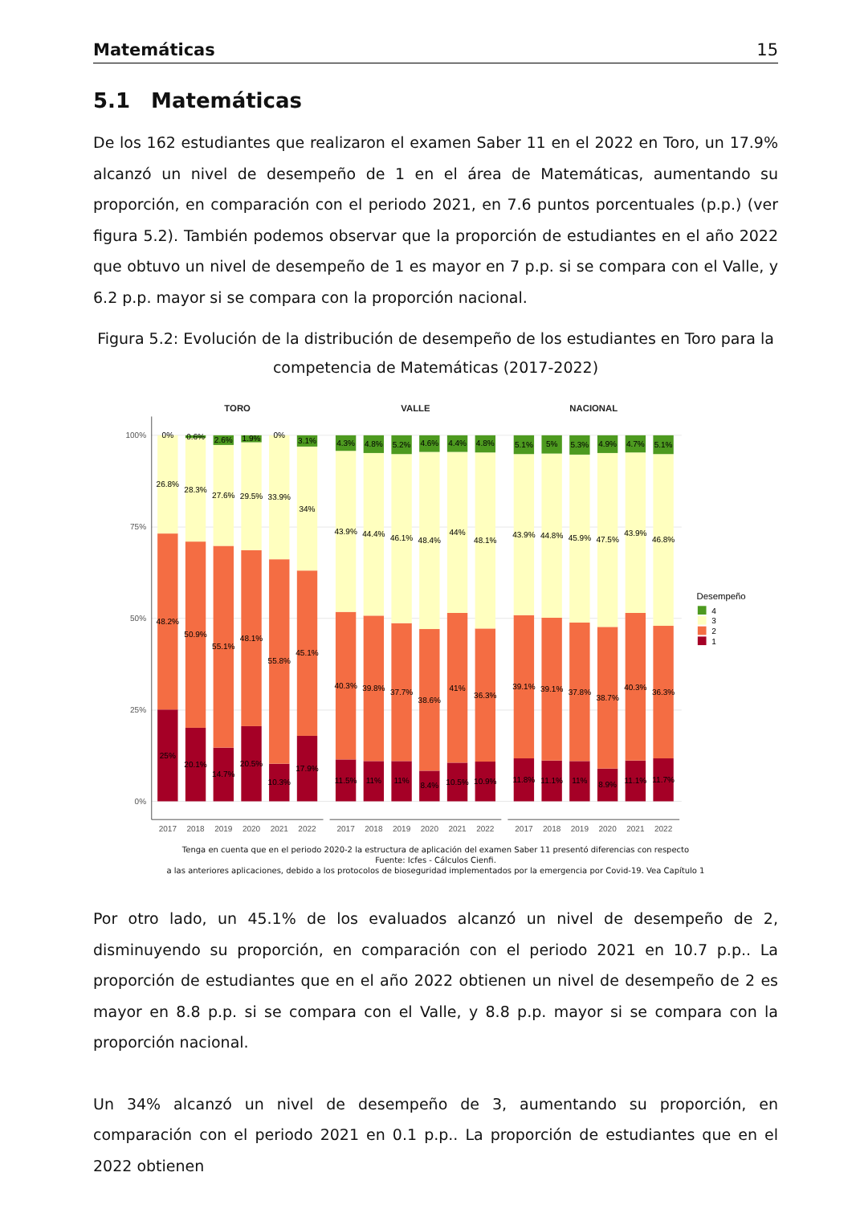Matemáticas 15
5.1 Matemáticas
De los 162 estudiantes que realizaron el examen Saber 11 en el 2022 en Toro, un 17.9% alcanzó un nivel de desempeño de 1 en el área de Matemáticas, aumentando su proporción, en comparación con el periodo 2021, en 7.6 puntos porcentuales (p.p.) (ver figura 5.2). También podemos observar que la proporción de estudiantes en el año 2022 que obtuvo un nivel de desempeño de 1 es mayor en 7 p.p. si se compara con el Valle, y 6.2 p.p. mayor si se compara con la proporción nacional.
Figura 5.2: Evolución de la distribución de desempeño de los estudiantes en Toro para la competencia de Matemáticas (2017-2022)
100%
75%
50%
25%
0%
TORO
VALLE
NACIONAL
2017
2018
2019
2020
2021
2022
2017
2018
2019
2020
2021
2022
2017
2018
2019
2020
2021
2022
25%
48.2%
26.8%
0%
20.1%
50.9%
28.3%
0.6%
14.7%
55.1%
27.6%
2.6%
20.5%
48.1%
29.5%
1.9%
10.3%
55.8%
33.9%
0%
17.9%
45.1%
34%
3.1%
11.5%
40.3%
43.9%
4.3%
11%
39.8%
44.4%
4.8%
11%
37.7%
46.1%
5.2%
8.4%
38.6%
48.4%
4.6%
10.5%
41%
44%
4.4%
10.9%
36.3%
48.1%
4.8%
11.8%
39.1%
43.9%
5.1%
11.1%
39.1%
44.8%
5%
11%
37.8%
45.9%
5.3%
8.9%
38.7%
47.5%
4.9%
11.1%
40.3%
43.9%
4.7%
11.7%
36.3%
46.8%
5.1%
Desempeño
4
3
2
1
Tenga en cuenta que en el periodo 2020-2 la estructura de aplicación del examen Saber 11 presentó diferencias con respecto
Fuente: Icfes - Cálculos Cienfi.
a las anteriores aplicaciones, debido a los protocolos de bioseguridad implementados por la emergencia por Covid-19. Vea Capítulo 1
Por otro lado, un 45.1% de los evaluados alcanzó un nivel de desempeño de 2, disminuyendo su proporción, en comparación con el periodo 2021 en 10.7 p.p.. La proporción de estudiantes que en el año 2022 obtienen un nivel de desempeño de 2 es mayor en 8.8 p.p. si se compara con el Valle, y 8.8 p.p. mayor si se compara con la proporción nacional.
Un 34% alcanzó un nivel de desempeño de 3, aumentando su proporción, en comparación con el periodo 2021 en 0.1 p.p.. La proporción de estudiantes que en el 2022 obtienen